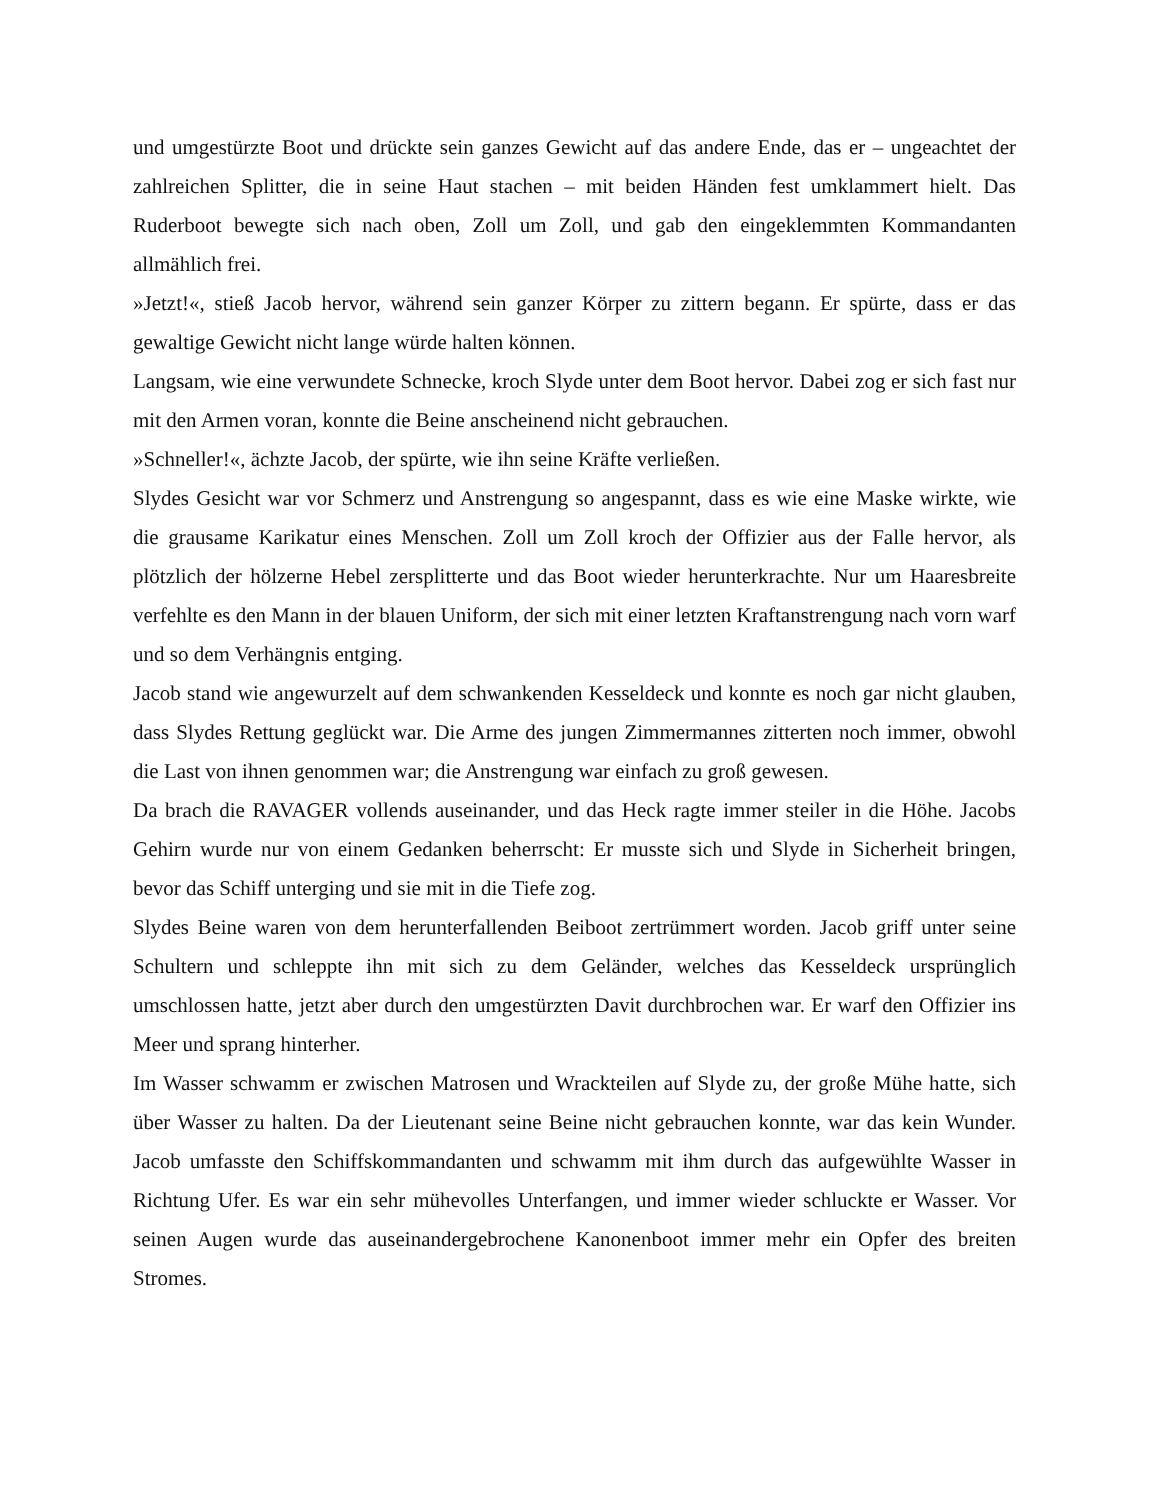und umgestürzte Boot und drückte sein ganzes Gewicht auf das andere Ende, das er – ungeachtet der zahlreichen Splitter, die in seine Haut stachen – mit beiden Händen fest umklammert hielt. Das Ruderboot bewegte sich nach oben, Zoll um Zoll, und gab den eingeklemmten Kommandanten allmählich frei.
»Jetzt!«, stieß Jacob hervor, während sein ganzer Körper zu zittern begann. Er spürte, dass er das gewaltige Gewicht nicht lange würde halten können.
Langsam, wie eine verwundete Schnecke, kroch Slyde unter dem Boot hervor. Dabei zog er sich fast nur mit den Armen voran, konnte die Beine anscheinend nicht gebrauchen.
»Schneller!«, ächzte Jacob, der spürte, wie ihn seine Kräfte verließen.
Slydes Gesicht war vor Schmerz und Anstrengung so angespannt, dass es wie eine Maske wirkte, wie die grausame Karikatur eines Menschen. Zoll um Zoll kroch der Offizier aus der Falle hervor, als plötzlich der hölzerne Hebel zersplitterte und das Boot wieder herunterkrachte. Nur um Haaresbreite verfehlte es den Mann in der blauen Uniform, der sich mit einer letzten Kraftanstrengung nach vorn warf und so dem Verhängnis entging.
Jacob stand wie angewurzelt auf dem schwankenden Kesseldeck und konnte es noch gar nicht glauben, dass Slydes Rettung geglückt war. Die Arme des jungen Zimmermannes zitterten noch immer, obwohl die Last von ihnen genommen war; die Anstrengung war einfach zu groß gewesen.
Da brach die RAVAGER vollends auseinander, und das Heck ragte immer steiler in die Höhe. Jacobs Gehirn wurde nur von einem Gedanken beherrscht: Er musste sich und Slyde in Sicherheit bringen, bevor das Schiff unterging und sie mit in die Tiefe zog.
Slydes Beine waren von dem herunterfallenden Beiboot zertrümmert worden. Jacob griff unter seine Schultern und schleppte ihn mit sich zu dem Geländer, welches das Kesseldeck ursprünglich umschlossen hatte, jetzt aber durch den umgestürzten Davit durchbrochen war. Er warf den Offizier ins Meer und sprang hinterher.
Im Wasser schwamm er zwischen Matrosen und Wrackteilen auf Slyde zu, der große Mühe hatte, sich über Wasser zu halten. Da der Lieutenant seine Beine nicht gebrauchen konnte, war das kein Wunder. Jacob umfasste den Schiffskommandanten und schwamm mit ihm durch das aufgewühlte Wasser in Richtung Ufer. Es war ein sehr mühevolles Unterfangen, und immer wieder schluckte er Wasser. Vor seinen Augen wurde das auseinandergebrochene Kanonenboot immer mehr ein Opfer des breiten Stromes.